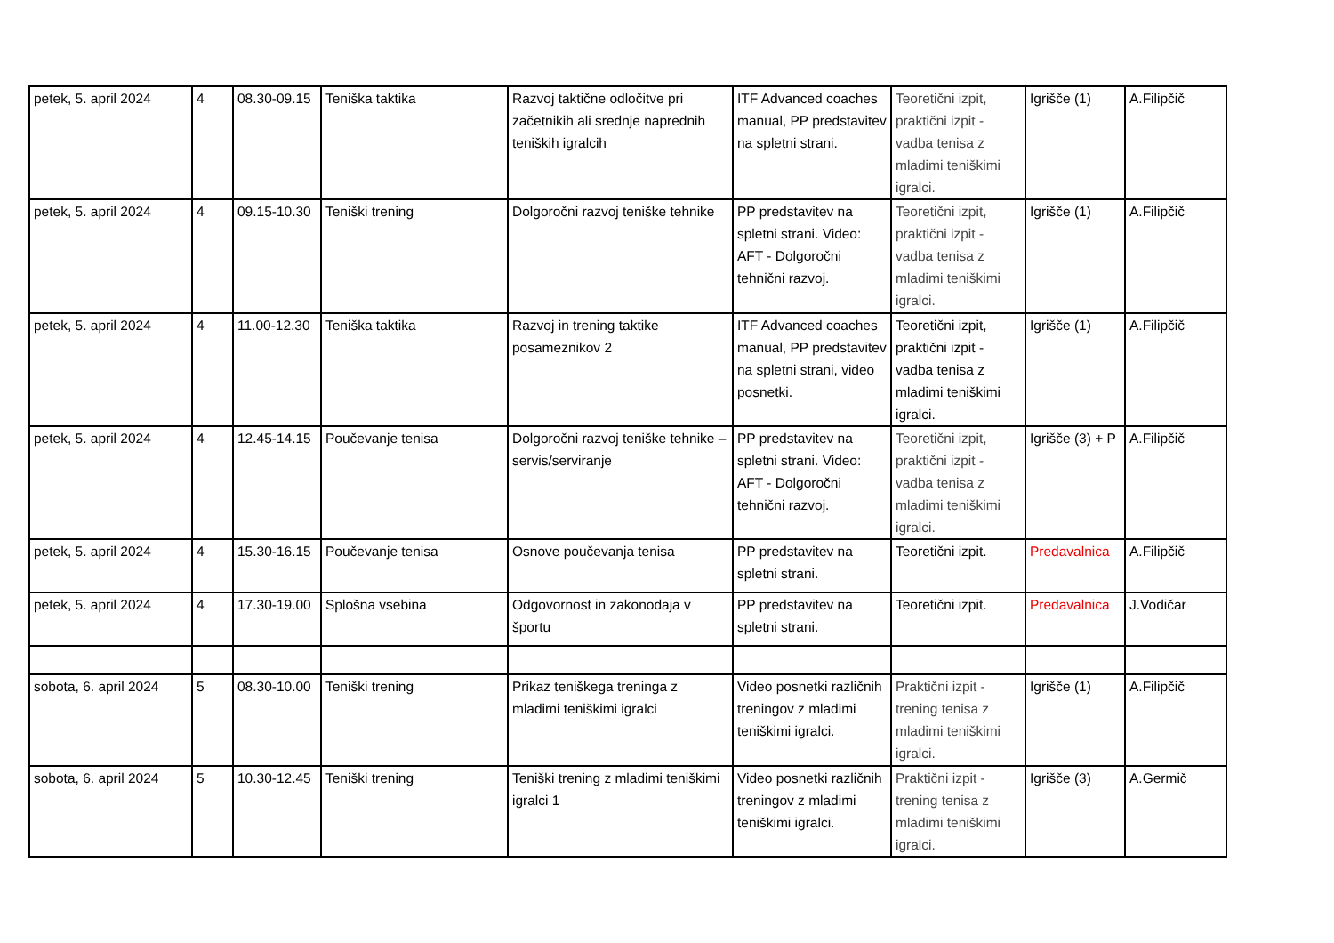| petek, 5. april 2024 | 4 | 08.30-09.15 | Teniška taktika | Razvoj taktične odločitve pri začetnikih ali srednje naprednih teniških igralcih | ITF Advanced coaches manual, PP predstavitev na spletni strani. | Teoretični izpit, praktični izpit - vadba tenisa z mladimi teniškimi igralci. | Igrišče (1) | A.Filipčič |
| petek, 5. april 2024 | 4 | 09.15-10.30 | Teniški trening | Dolgoročni razvoj teniške tehnike | PP predstavitev na spletni strani. Video: AFT - Dolgoročni tehnični razvoj. | Teoretični izpit, praktični izpit - vadba tenisa z mladimi teniškimi igralci. | Igrišče (1) | A.Filipčič |
| petek, 5. april 2024 | 4 | 11.00-12.30 | Teniška taktika | Razvoj in trening taktike posameznikov 2 | ITF Advanced coaches manual, PP predstavitev na spletni strani, video posnetki. | Teoretični izpit, praktični izpit - vadba tenisa z mladimi teniškimi igralci. | Igrišče (1) | A.Filipčič |
| petek, 5. april 2024 | 4 | 12.45-14.15 | Poučevanje tenisa | Dolgoročni razvoj teniške tehnike – servis/serviranje | PP predstavitev na spletni strani. Video: AFT - Dolgoročni tehnični razvoj. | Teoretični izpit, praktični izpit - vadba tenisa z mladimi teniškimi igralci. | Igrišče (3) + P | A.Filipčič |
| petek, 5. april 2024 | 4 | 15.30-16.15 | Poučevanje tenisa | Osnove poučevanja tenisa | PP predstavitev na spletni strani. | Teoretični izpit. | Predavalnica | A.Filipčič |
| petek, 5. april 2024 | 4 | 17.30-19.00 | Splošna vsebina | Odgovornost in zakonodaja v športu | PP predstavitev na spletni strani. | Teoretični izpit. | Predavalnica | J.Vodičar |
| sobota, 6. april 2024 | 5 | 08.30-10.00 | Teniški trening | Prikaz teniškega treninga z mladimi teniškimi igralci | Video posnetki različnih treningov z mladimi teniškimi igralci. | Praktični izpit - trening tenisa z mladimi teniškimi igralci. | Igrišče (1) | A.Filipčič |
| sobota, 6. april 2024 | 5 | 10.30-12.45 | Teniški trening | Teniški trening z mladimi teniškimi igralci 1 | Video posnetki različnih treningov z mladimi teniškimi igralci. | Praktični izpit - trening tenisa z mladimi teniškimi igralci. | Igrišče (3) | A.Germič |